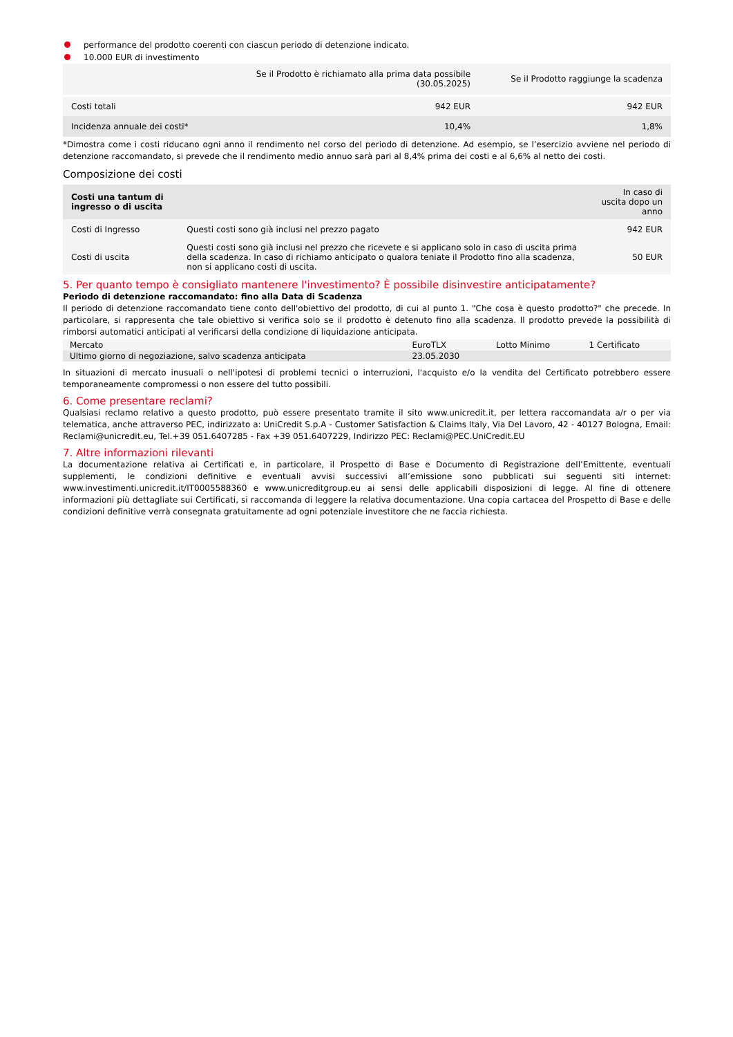performance del prodotto coerenti con ciascun periodo di detenzione indicato.
10.000 EUR di investimento
| | Se il Prodotto è richiamato alla prima data possibile (30.05.2025) | Se il Prodotto raggiunge la scadenza |
| --- | --- | --- |
| Costi totali | 942 EUR | 942 EUR |
| Incidenza annuale dei costi* | 10,4% | 1,8% |
*Dimostra come i costi riducano ogni anno il rendimento nel corso del periodo di detenzione. Ad esempio, se l’esercizio avviene nel periodo di detenzione raccomandato, si prevede che il rendimento medio annuo sarà pari al 8,4% prima dei costi e al 6,6% al netto dei costi.
Composizione dei costi
| Costi una tantum di ingresso o di uscita | | In caso di uscita dopo un anno |
| Costi di Ingresso | Questi costi sono già inclusi nel prezzo pagato | 942 EUR |
| Costi di uscita | Questi costi sono già inclusi nel prezzo che ricevete e si applicano solo in caso di uscita prima della scadenza. In caso di richiamo anticipato o qualora teniate il Prodotto fino alla scadenza, non si applicano costi di uscita. | 50 EUR |
5. Per quanto tempo è consigliato mantenere l'investimento? È possibile disinvestire anticipatamente?
Periodo di detenzione raccomandato: fino alla Data di Scadenza
Il periodo di detenzione raccomandato tiene conto dell'obiettivo del prodotto, di cui al punto 1. "Che cosa è questo prodotto?" che precede. In particolare, si rappresenta che tale obiettivo si verifica solo se il prodotto è detenuto fino alla scadenza. Il prodotto prevede la possibilità di rimborsi automatici anticipati al verificarsi della condizione di liquidazione anticipata.
| Mercato | EuroTLX | Lotto Minimo | 1 Certificato |
| Ultimo giorno di negoziazione, salvo scadenza anticipata | 23.05.2030 | | |
In situazioni di mercato inusuali o nell'ipotesi di problemi tecnici o interruzioni, l'acquisto e/o la vendita del Certificato potrebbero essere temporaneamente compromessi o non essere del tutto possibili.
6. Come presentare reclami?
Qualsiasi reclamo relativo a questo prodotto, può essere presentato tramite il sito www.unicredit.it, per lettera raccomandata a/r o per via telematica, anche attraverso PEC, indirizzato a: UniCredit S.p.A - Customer Satisfaction & Claims Italy, Via Del Lavoro, 42 - 40127 Bologna, Email: Reclami@unicredit.eu, Tel.+39 051.6407285 - Fax +39 051.6407229, Indirizzo PEC: Reclami@PEC.UniCredit.EU
7. Altre informazioni rilevanti
La documentazione relativa ai Certificati e, in particolare, il Prospetto di Base e Documento di Registrazione dell’Emittente, eventuali supplementi, le condizioni definitive e eventuali avvisi successivi all’emissione sono pubblicati sui seguenti siti internet: www.investimenti.unicredit.it/IT0005588360 e www.unicreditgroup.eu ai sensi delle applicabili disposizioni di legge. Al fine di ottenere informazioni più dettagliate sui Certificati, si raccomanda di leggere la relativa documentazione. Una copia cartacea del Prospetto di Base e delle condizioni definitive verrà consegnata gratuitamente ad ogni potenziale investitore che ne faccia richiesta.